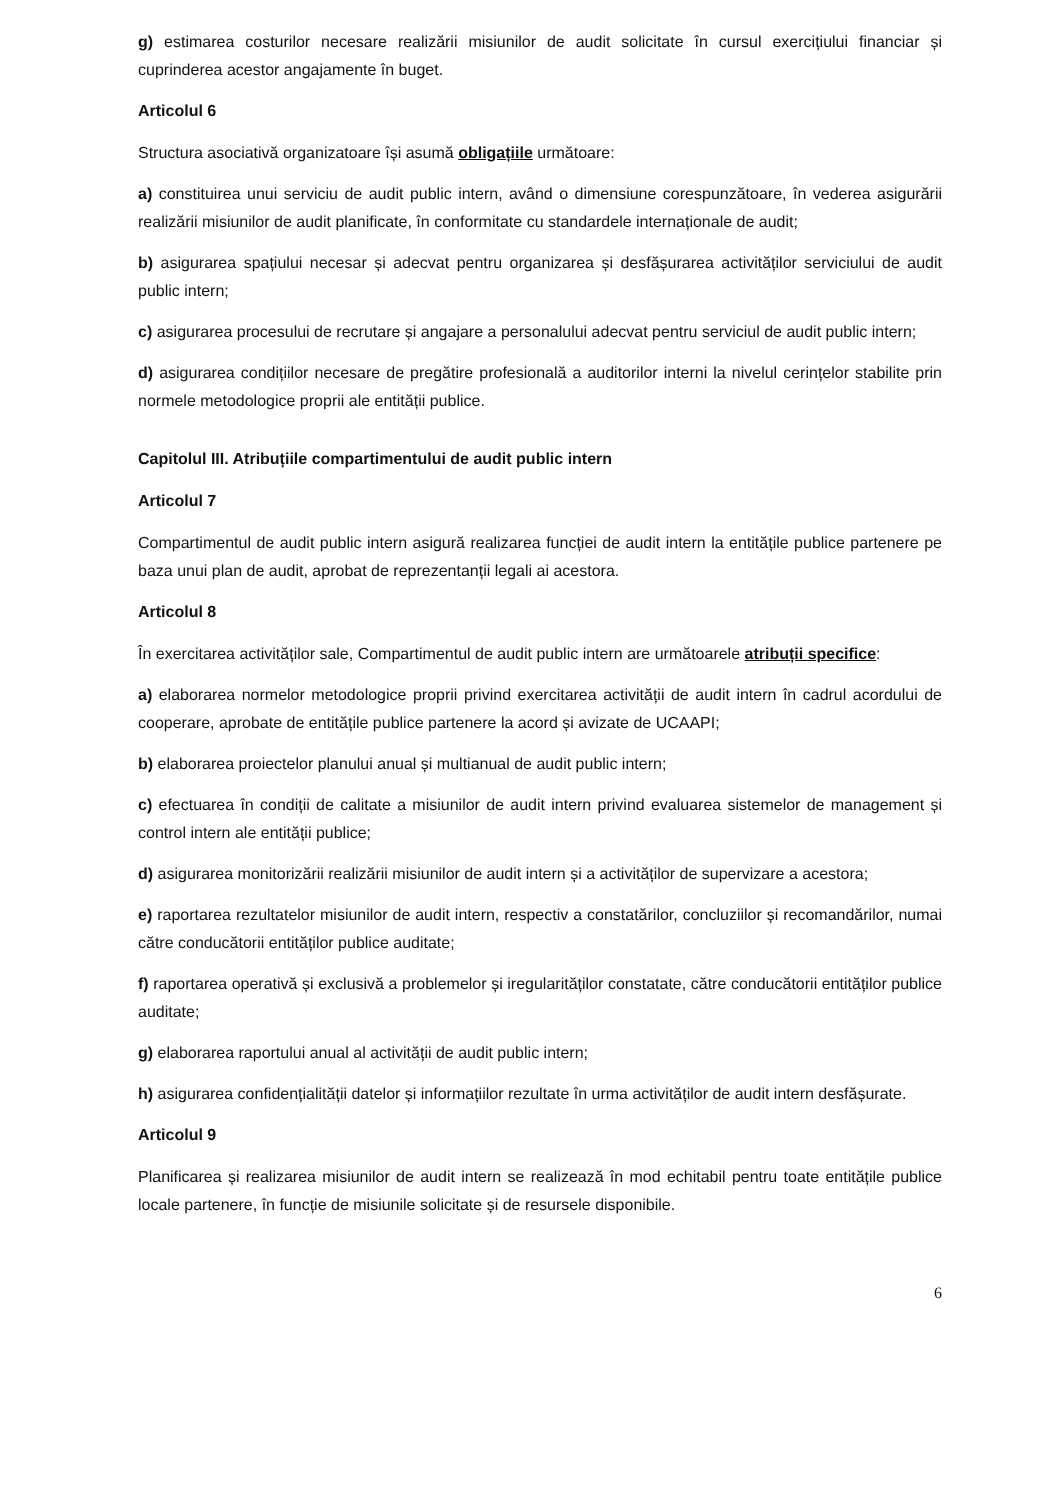g) estimarea costurilor necesare realizării misiunilor de audit solicitate în cursul exercițiului financiar și cuprinderea acestor angajamente în buget.
Articolul 6
Structura asociativă organizatoare își asumă obligațiile următoare:
a) constituirea unui serviciu de audit public intern, având o dimensiune corespunzătoare, în vederea asigurării realizării misiunilor de audit planificate, în conformitate cu standardele internaționale de audit;
b) asigurarea spațiului necesar și adecvat pentru organizarea și desfășurarea activităților serviciului de audit public intern;
c) asigurarea procesului de recrutare și angajare a personalului adecvat pentru serviciul de audit public intern;
d) asigurarea condițiilor necesare de pregătire profesională a auditorilor interni la nivelul cerințelor stabilite prin normele metodologice proprii ale entității publice.
Capitolul III. Atribuțiile compartimentului de audit public intern
Articolul 7
Compartimentul de audit public intern asigură realizarea funcției de audit intern la entitățile publice partenere pe baza unui plan de audit, aprobat de reprezentanții legali ai acestora.
Articolul 8
În exercitarea activităților sale, Compartimentul de audit public intern are următoarele atribuții specifice:
a) elaborarea normelor metodologice proprii privind exercitarea activității de audit intern în cadrul acordului de cooperare, aprobate de entitățile publice partenere la acord și avizate de UCAAPI;
b) elaborarea proiectelor planului anual și multianual de audit public intern;
c) efectuarea în condiții de calitate a misiunilor de audit intern privind evaluarea sistemelor de management și control intern ale entității publice;
d) asigurarea monitorizării realizării misiunilor de audit intern și a activităților de supervizare a acestora;
e) raportarea rezultatelor misiunilor de audit intern, respectiv a constatărilor, concluziilor și recomandărilor, numai către conducătorii entităților publice auditate;
f) raportarea operativă și exclusivă a problemelor și iregularităților constatate, către conducătorii entităților publice auditate;
g) elaborarea raportului anual al activității de audit public intern;
h) asigurarea confidențialității datelor și informațiilor rezultate în urma activităților de audit intern desfășurate.
Articolul 9
Planificarea și realizarea misiunilor de audit intern se realizează în mod echitabil pentru toate entitățile publice locale partenere, în funcție de misiunile solicitate și de resursele disponibile.
6